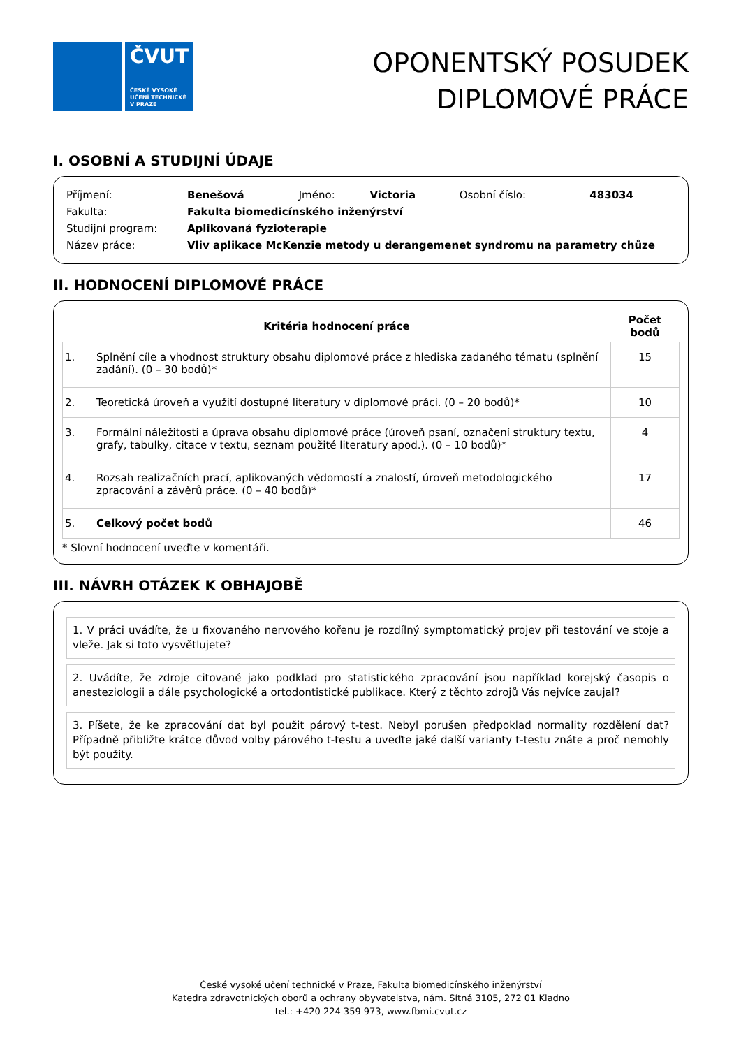ČVUT
ČESKÉ VYSOKÉ
UČENÍ TECHNICKÉ
V PRAZE
OPONENTSKÝ POSUDEK
DIPLOMOVÉ PRÁCE
I. OSOBNÍ A STUDIJNÍ ÚDAJE
| Příjmení: | Benešová | Jméno: | Victoria | Osobní číslo: | 483034 |
| Fakulta: | Fakulta biomedicínského inženýrství | | | | |
| Studijní program: | Aplikovaná fyzioterapie | | | | |
| Název práce: | Vliv aplikace McKenzie metody u derangemenet syndromu na parametry chůze | | | | |
II. HODNOCENÍ DIPLOMOVÉ PRÁCE
| Kritéria hodnocení práce | | Počet bodů |
| --- | --- | --- |
| 1. | Splnění cíle a vhodnost struktury obsahu diplomové práce z hlediska zadaného tématu (splnění zadání). (0 – 30 bodů)* | 15 |
| 2. | Teoretická úroveň a využití dostupné literatury v diplomové práci. (0 – 20 bodů)* | 10 |
| 3. | Formální náležitosti a úprava obsahu diplomové práce (úroveň psaní, označení struktury textu, grafy, tabulky, citace v textu, seznam použité literatury apod.). (0 – 10 bodů)* | 4 |
| 4. | Rozsah realizačních prací, aplikovaných vědomostí a znalostí, úroveň metodologického zpracování a závěrů práce. (0 – 40 bodů)* | 17 |
| 5. | Celkový počet bodů | 46 |
* Slovní hodnocení uveďte v komentáři.
III. NÁVRH OTÁZEK K OBHAJOBĚ
1. V práci uvádíte, že u fixovaného nervového kořenu je rozdílný symptomatický projev při testování ve stoje a vleže. Jak si toto vysvětlujete?
2. Uvádíte, že zdroje citované jako podklad pro statistického zpracování jsou například korejský časopis o anesteziologii a dále psychologické a ortodontistické publikace. Který z těchto zdrojů Vás nejvíce zaujal?
3. Píšete, že ke zpracování dat byl použit párový t-test. Nebyl porušen předpoklad normality rozdělení dat? Případně přibližte krátce důvod volby párového t-testu a uveďte jaké další varianty t-testu znáte a proč nemohly být použity.
České vysoké učení technické v Praze, Fakulta biomedicínského inženýrství
Katedra zdravotnických oborů a ochrany obyvatelstva, nám. Sítná 3105, 272 01 Kladno
tel.: +420 224 359 973, www.fbmi.cvut.cz